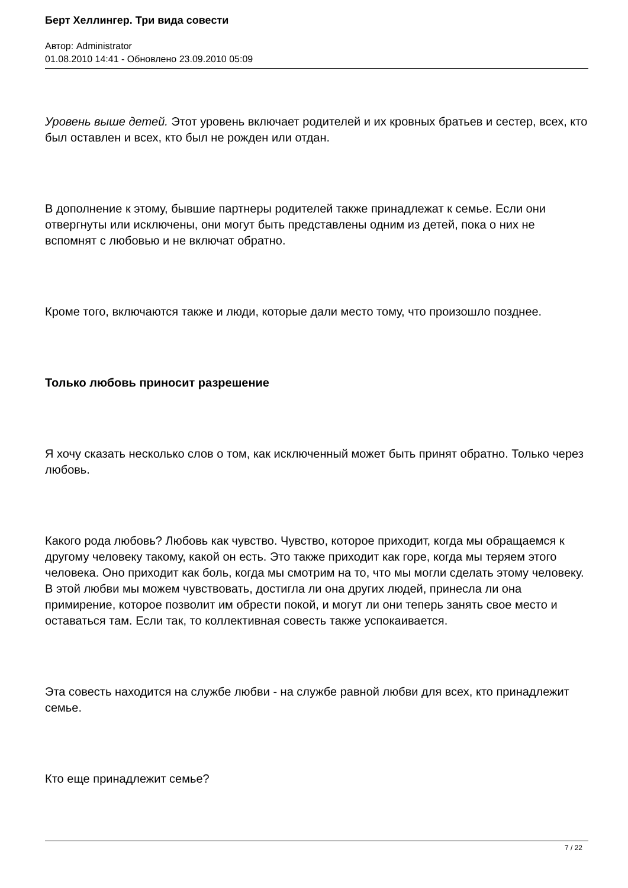Берт Хеллингер. Три вида совести
Автор: Administrator
01.08.2010 14:41 - Обновлено 23.09.2010 05:09
Уровень выше детей. Этот уровень включает родителей и их кровных братьев и сестер, всех, кто был оставлен и всех, кто был не рожден или отдан.
В дополнение к этому, бывшие партнеры родителей также принадлежат к семье. Если они отвергнуты или исключены, они могут быть представлены одним из детей, пока о них не вспомнят с любовью и не включат обратно.
Кроме того, включаются также и люди, которые дали место тому, что произошло позднее.
Только любовь приносит разрешение
Я хочу сказать несколько слов о том, как исключенный может быть принят обратно. Только через любовь.
Какого рода любовь? Любовь как чувство. Чувство, которое приходит, когда мы обращаемся к другому человеку такому, какой он есть. Это также приходит как горе, когда мы теряем этого человека. Оно приходит как боль, когда мы смотрим на то, что мы могли сделать этому человеку. В этой любви мы можем чувствовать, достигла ли она других людей, принесла ли она примирение, которое позволит им обрести покой, и могут ли они теперь занять свое место и оставаться там. Если так, то коллективная совесть также успокаивается.
Эта совесть находится на службе любви - на службе равной любви для всех, кто принадлежит семье.
Кто еще принадлежит семье?
7 / 22